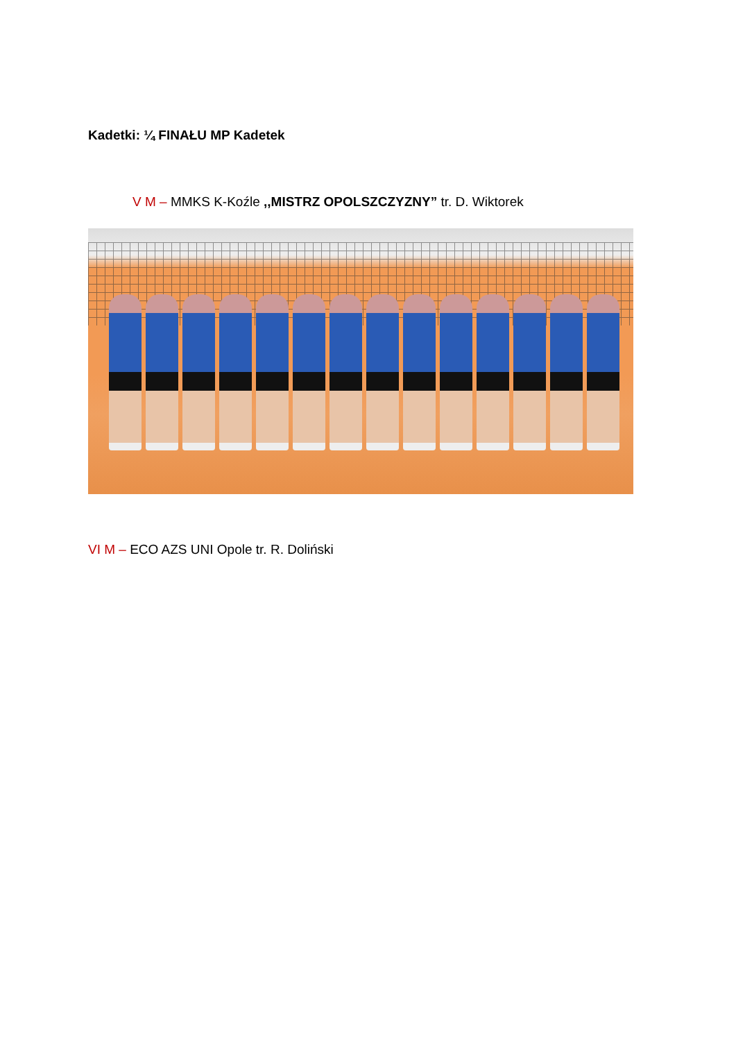Kadetki: ¼ FINAŁU MP Kadetek
V M – MMKS K-Koźle ,,MISTRZ OPOLSZCZYZNY” tr. D. Wiktorek
VI M – ECO AZS UNI Opole tr. R. Doliński